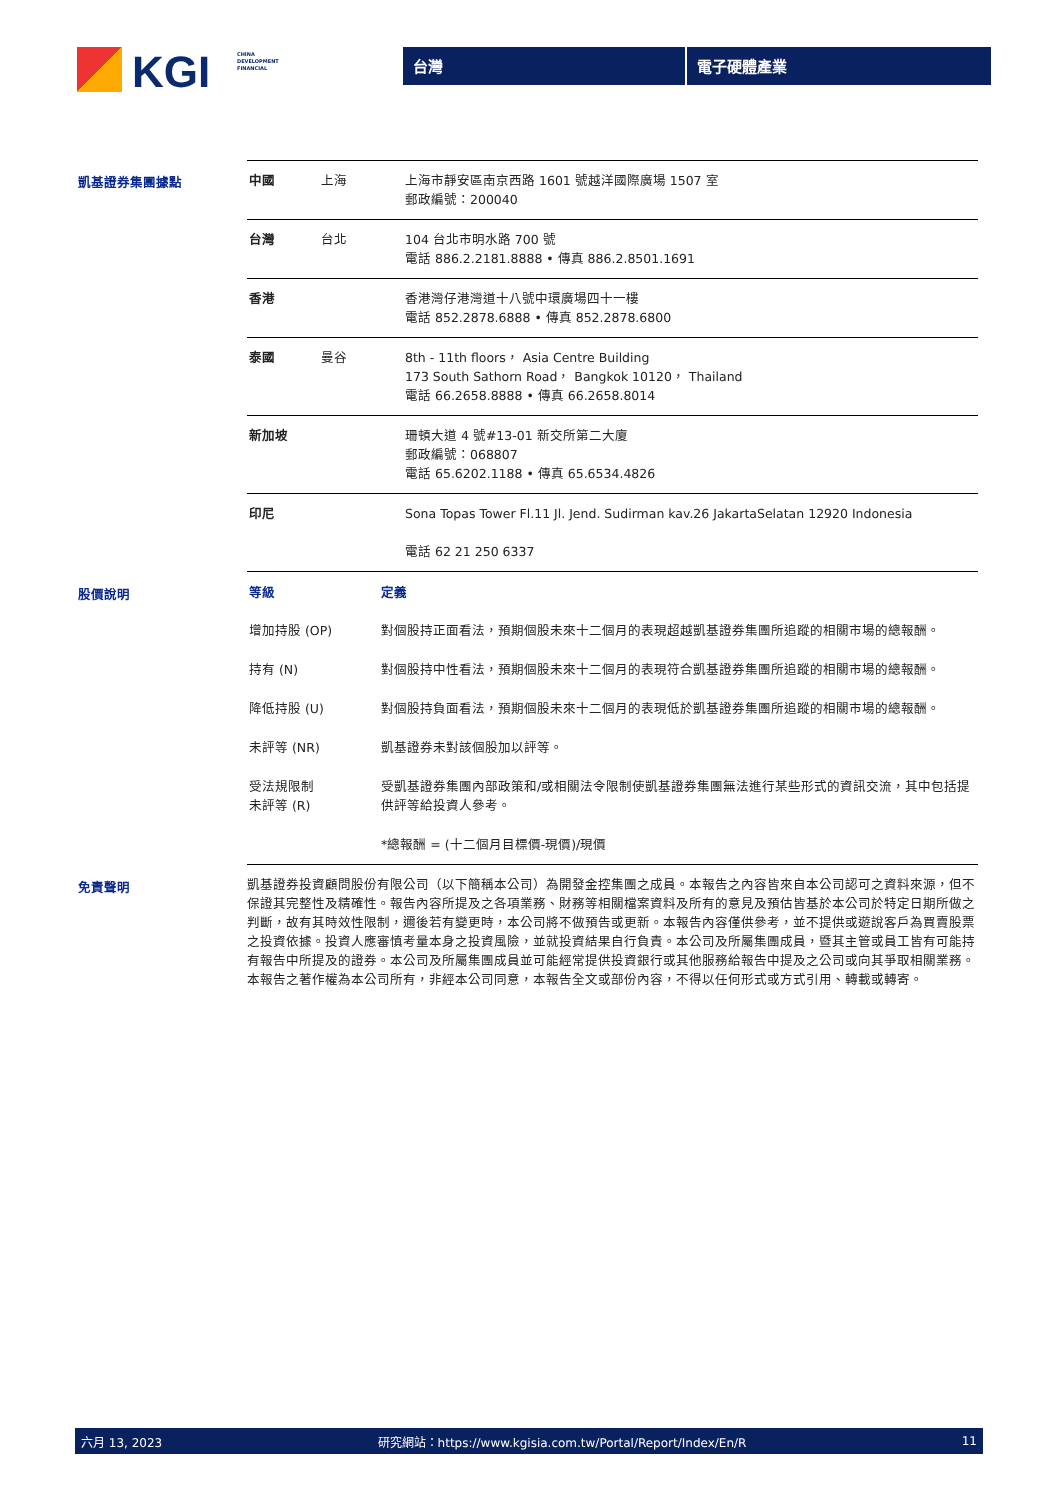KGI
CHINA
DEVELOPMENT
FINANCIAL
台灣 電子硬體產業
凱基證券集團據點
| 中國 | 上海 | 上海市靜安區南京西路 1601 號越洋國際廣場 1507 室 郵政編號：200040 |
| 台灣 | 台北 | 104 台北市明水路 700 號 電話 886.2.2181.8888 • 傳真 886.2.8501.1691 |
| 香港 | | 香港灣仔港灣道十八號中環廣場四十一樓 電話 852.2878.6888 • 傳真 852.2878.6800 |
| 泰國 | 曼谷 | 8th - 11th floors， Asia Centre Building 173 South Sathorn Road， Bangkok 10120， Thailand 電話 66.2658.8888 • 傳真 66.2658.8014 |
| 新加坡 | | 珊頓大道 4 號#13-01 新交所第二大廈 郵政編號：068807 電話 65.6202.1188 • 傳真 65.6534.4826 |
| 印尼 | | Sona Topas Tower Fl.11 Jl. Jend. Sudirman kav.26 JakartaSelatan 12920 Indonesia 電話 62 21 250 6337 |
股價說明
| 等級 | 定義 |
| --- | --- |
| 增加持股 (OP) | 對個股持正面看法，預期個股未來十二個月的表現超越凱基證券集團所追蹤的相關市場的總報酬。 |
| 持有 (N) | 對個股持中性看法，預期個股未來十二個月的表現符合凱基證券集團所追蹤的相關市場的總報酬。 |
| 降低持股 (U) | 對個股持負面看法，預期個股未來十二個月的表現低於凱基證券集團所追蹤的相關市場的總報酬。 |
| 未評等 (NR) | 凱基證券未對該個股加以評等。 |
| 受法規限制 未評等 (R) | 受凱基證券集團內部政策和/或相關法令限制使凱基證券集團無法進行某些形式的資訊交流，其中包括提供評等給投資人參考。 |
| | *總報酬 = (十二個月目標價-現價)/現價 |
免責聲明
凱基證券投資顧問股份有限公司（以下簡稱本公司）為開發金控集團之成員。本報告之內容皆來自本公司認可之資料來源，但不保證其完整性及精確性。報告內容所提及之各項業務、財務等相關檔案資料及所有的意見及預估皆基於本公司於特定日期所做之判斷，故有其時效性限制，邇後若有變更時，本公司將不做預告或更新。本報告內容僅供參考，並不提供或遊說客戶為買賣股票之投資依據。投資人應審慎考量本身之投資風險，並就投資結果自行負責。本公司及所屬集團成員，暨其主管或員工皆有可能持有報告中所提及的證券。本公司及所屬集團成員並可能經常提供投資銀行或其他服務給報告中提及之公司或向其爭取相關業務。本報告之著作權為本公司所有，非經本公司同意，本報告全文或部份內容，不得以任何形式或方式引用、轉載或轉寄。
六月 13, 2023 研究網站：https://www.kgisia.com.tw/Portal/Report/Index/En/R 11